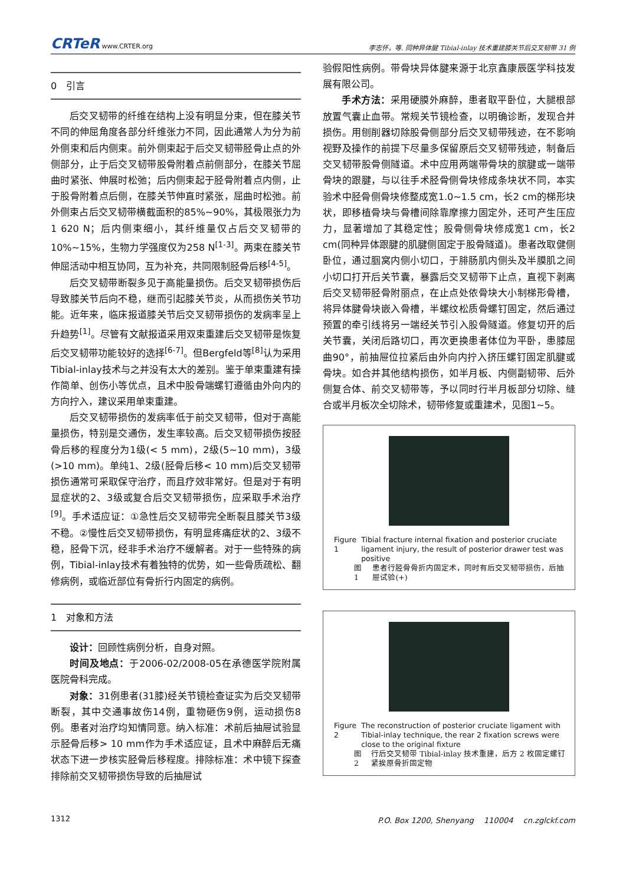CRTeR www.CRTER.org
李志怀，等. 同种异体腱 Tibial-inlay 技术重建膝关节后交叉韧带 31 例
0　引言
后交叉韧带的纤维在结构上没有明显分束，但在膝关节不同的伸屈角度各部分纤维张力不同，因此通常人为分为前外侧束和后内侧束。前外侧束起于后交叉韧带胫骨止点的外侧部分，止于后交叉韧带股骨附着点前侧部分，在膝关节屈曲时紧张、伸展时松弛；后内侧束起于胫骨附着点内侧，止于股骨附着点后侧，在膝关节伸直时紧张，屈曲时松弛。前外侧束占后交叉韧带横截面积的85%~90%，其极限张力为1 620 N；后内侧束细小，其纤维量仅占后交叉韧带的10%~15%，生物力学强度仅为258 N<sup>[1-3]</sup>。两束在膝关节伸屈活动中相互协同，互为补充，共同限制胫骨后移<sup>[4-5]</sup>。
后交叉韧带断裂多见于高能量损伤。后交叉韧带损伤后导致膝关节后向不稳，继而引起膝关节炎，从而损伤关节功能。近年来，临床报道膝关节后交叉韧带损伤的发病率呈上升趋势<sup>[1]</sup>。尽管有文献报道采用双束重建后交叉韧带是恢复后交叉韧带功能较好的选择<sup>[6-7]</sup>。但Bergfeld等<sup>[8]</sup>认为采用Tibial-inlay技术与之并没有太大的差别。鉴于单束重建有操作简单、创伤小等优点，且术中股骨端螺钉遵循由外向内的方向拧入，建议采用单束重建。
后交叉韧带损伤的发病率低于前交叉韧带，但对于高能量损伤，特别是交通伤，发生率较高。后交叉韧带损伤按胫骨后移的程度分为1级(< 5 mm)，2级(5~10 mm)，3级(>10 mm)。单纯1、2级(胫骨后移< 10 mm)后交叉韧带损伤通常可采取保守治疗，而且疗效非常好。但是对于有明显症状的2、3级或复合后交叉韧带损伤，应采取手术治疗<sup>[9]</sup>。手术适应证：①急性后交叉韧带完全断裂且膝关节3级不稳。②慢性后交叉韧带损伤，有明显疼痛症状的2、3级不稳，胫骨下沉，经非手术治疗不缓解者。对于一些特殊的病例，Tibial-inlay技术有着独特的优势，如一些骨质疏松、翻修病例，或临近部位有骨折行内固定的病例。
1　对象和方法
设计：回顾性病例分析，自身对照。
时间及地点：于2006-02/2008-05在承德医学院附属医院骨科完成。
对象：31例患者(31膝)经关节镜检查证实为后交叉韧带断裂，其中交通事故伤14例，重物砸伤9例，运动损伤8例。患者对治疗均知情同意。纳入标准：术前后抽屉试验显示胫骨后移> 10 mm作为手术适应证，且术中麻醉后无痛状态下进一步核实胫骨后移程度。排除标准：术中镜下探查排除前交叉韧带损伤导致的后抽屉试
验假阳性病例。带骨块异体腱来源于北京鑫康辰医学科技发展有限公司。
手术方法：采用硬膜外麻醉，患者取平卧位，大腿根部放置气囊止血带。常规关节镜检查，以明确诊断，发现合并损伤。用刨削器切除股骨侧部分后交叉韧带残迹，在不影响视野及操作的前提下尽量多保留原后交叉韧带残迹，制备后交叉韧带股骨侧隧道。术中应用两端带骨块的膑腱或一端带骨块的跟腱，与以往手术胫骨侧骨块修成条块状不同，本实验术中胫骨侧骨块修整成宽1.0~1.5 cm，长2 cm的梯形块状，即移植骨块与骨槽间除靠摩擦力固定外，还可产生压应力，显著增加了其稳定性；股骨侧骨块修成宽1 cm，长2 cm(同种异体跟腱的肌腱侧固定于股骨隧道)。患者改取健侧卧位，通过腘窝内侧小切口，于腓肠肌内侧头及半膜肌之间小切口打开后关节囊，暴露后交叉韧带下止点，直视下剥离后交叉韧带胫骨附丽点，在止点处依骨块大小制梯形骨槽，将异体腱骨块嵌入骨槽，半螺纹松质骨螺钉固定，然后通过预置的牵引线将另一端经关节引入股骨隧道。修复切开的后关节囊，关闭后路切口，再次更换患者体位为平卧，患膝屈曲90°，前抽屉位拉紧后由外向内拧入挤压螺钉固定肌腱或骨块。如合并其他结构损伤，如半月板、内侧副韧带、后外侧复合体、前交叉韧带等，予以同时行半月板部分切除、缝合或半月板次全切除术，韧带修复或重建术，见图1~5。
Figure 1 Tibial fracture internal fixation and posterior cruciate ligament injury, the result of posterior drawer test was positive
图 1 患者行胫骨骨折内固定术，同时有后交叉韧带损伤，后抽屉试验(+)
Figure 2 The reconstruction of posterior cruciate ligament with Tibial-inlay technique, the rear 2 fixation screws were close to the original fixture
图 2 行后交叉韧带 Tibial-inlay 技术重建，后方 2 枚固定螺钉紧挨原骨折固定物
1312 P.O. Box 1200, Shenyang　 110004　 cn.zglckf.com